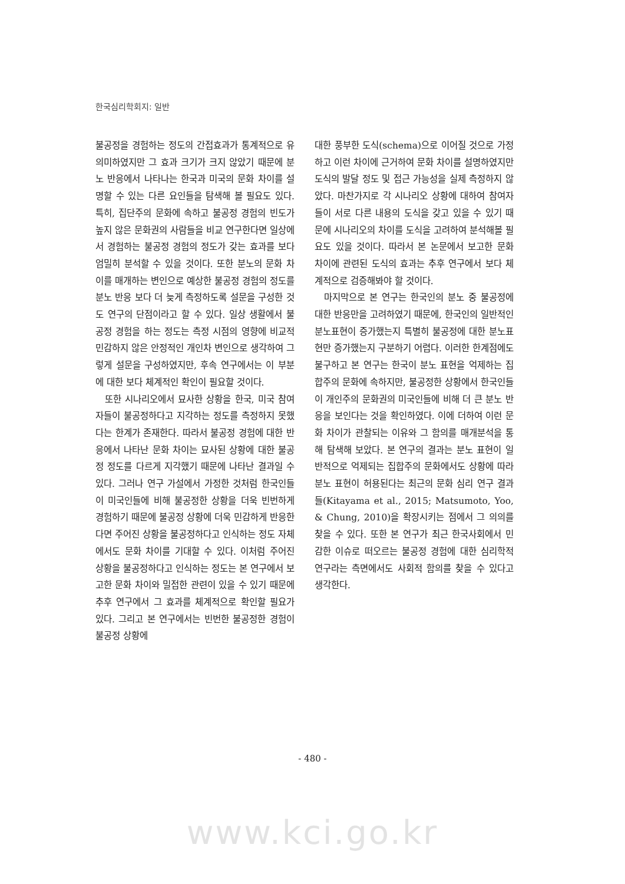한국심리학회지: 일반
불공정을 경험하는 정도의 간접효과가 통계적으로 유의미하였지만 그 효과 크기가 크지 않았기 때문에 분노 반응에서 나타나는 한국과 미국의 문화 차이를 설명할 수 있는 다른 요인들을 탐색해 볼 필요도 있다. 특히, 집단주의 문화에 속하고 불공정 경험의 빈도가 높지 않은 문화권의 사람들을 비교 연구한다면 일상에서 경험하는 불공정 경험의 정도가 갖는 효과를 보다 엄밀히 분석할 수 있을 것이다. 또한 분노의 문화 차이를 매개하는 변인으로 예상한 불공정 경험의 정도를 분노 반응 보다 더 늦게 측정하도록 설문을 구성한 것도 연구의 단점이라고 할 수 있다. 일상 생활에서 불공정 경험을 하는 정도는 측정 시점의 영향에 비교적 민감하지 않은 안정적인 개인차 변인으로 생각하여 그렇게 설문을 구성하였지만, 후속 연구에서는 이 부분에 대한 보다 체계적인 확인이 필요할 것이다.
또한 시나리오에서 묘사한 상황을 한국, 미국 참여자들이 불공정하다고 지각하는 정도를 측정하지 못했다는 한계가 존재한다. 따라서 불공정 경험에 대한 반응에서 나타난 문화 차이는 묘사된 상황에 대한 불공정 정도를 다르게 지각했기 때문에 나타난 결과일 수 있다. 그러나 연구 가설에서 가정한 것처럼 한국인들이 미국인들에 비해 불공정한 상황을 더욱 빈번하게 경험하기 때문에 불공정 상황에 더욱 민감하게 반응한다면 주어진 상황을 불공정하다고 인식하는 정도 자체에서도 문화 차이를 기대할 수 있다. 이처럼 주어진 상황을 불공정하다고 인식하는 정도는 본 연구에서 보고한 문화 차이와 밀접한 관련이 있을 수 있기 때문에 추후 연구에서 그 효과를 체계적으로 확인할 필요가 있다. 그리고 본 연구에서는 빈번한 불공정한 경험이 불공정 상황에
대한 풍부한 도식(schema)으로 이어질 것으로 가정하고 이런 차이에 근거하여 문화 차이를 설명하였지만 도식의 발달 정도 및 접근 가능성을 실제 측정하지 않았다. 마찬가지로 각 시나리오 상황에 대하여 참여자들이 서로 다른 내용의 도식을 갖고 있을 수 있기 때문에 시나리오의 차이를 도식을 고려하여 분석해볼 필요도 있을 것이다. 따라서 본 논문에서 보고한 문화 차이에 관련된 도식의 효과는 추후 연구에서 보다 체계적으로 검증해봐야 할 것이다.
마지막으로 본 연구는 한국인의 분노 중 불공정에 대한 반응만을 고려하였기 때문에, 한국인의 일반적인 분노표현이 증가했는지 특별히 불공정에 대한 분노표현만 증가했는지 구분하기 어렵다. 이러한 한계점에도 불구하고 본 연구는 한국이 분노 표현을 억제하는 집합주의 문화에 속하지만, 불공정한 상황에서 한국인들이 개인주의 문화권의 미국인들에 비해 더 큰 분노 반응을 보인다는 것을 확인하였다. 이에 더하여 이런 문화 차이가 관찰되는 이유와 그 함의를 매개분석을 통해 탐색해 보았다. 본 연구의 결과는 분노 표현이 일반적으로 억제되는 집합주의 문화에서도 상황에 따라 분노 표현이 허용된다는 최근의 문화 심리 연구 결과들(Kitayama et al., 2015; Matsumoto, Yoo, & Chung, 2010)을 확장시키는 점에서 그 의의를 찾을 수 있다. 또한 본 연구가 최근 한국사회에서 민감한 이슈로 떠오르는 불공정 경험에 대한 심리학적 연구라는 측면에서도 사회적 함의를 찾을 수 있다고 생각한다.
- 480 -
www.kci.go.kr